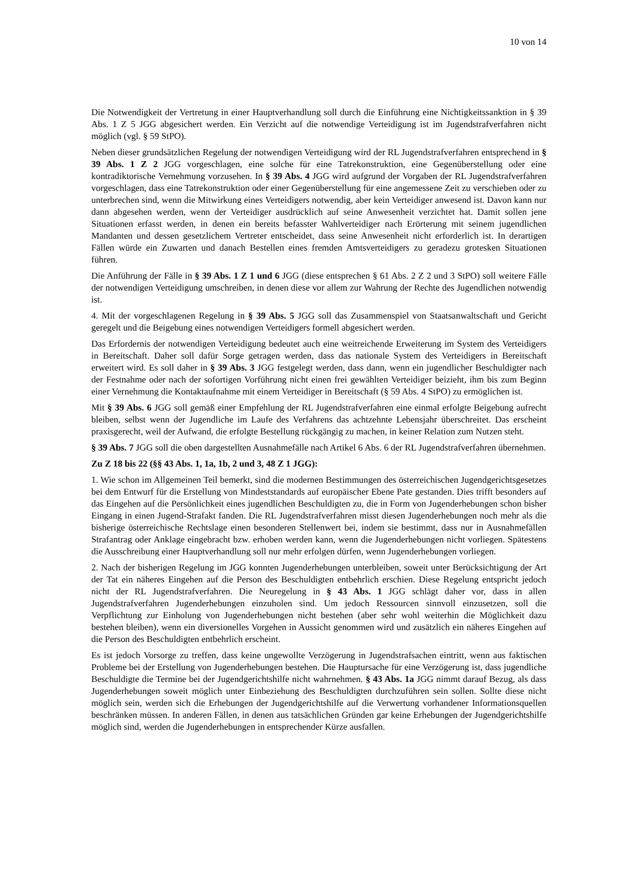10 von 14
Die Notwendigkeit der Vertretung in einer Hauptverhandlung soll durch die Einführung eine Nichtigkeitssanktion in § 39 Abs. 1 Z 5 JGG abgesichert werden. Ein Verzicht auf die notwendige Verteidigung ist im Jugendstrafverfahren nicht möglich (vgl. § 59 StPO).
Neben dieser grundsätzlichen Regelung der notwendigen Verteidigung wird der RL Jugendstrafverfahren entsprechend in § 39 Abs. 1 Z 2 JGG vorgeschlagen, eine solche für eine Tatrekonstruktion, eine Gegenüberstellung oder eine kontradiktorische Vernehmung vorzusehen. In § 39 Abs. 4 JGG wird aufgrund der Vorgaben der RL Jugendstrafverfahren vorgeschlagen, dass eine Tatrekonstruktion oder einer Gegenüberstellung für eine angemessene Zeit zu verschieben oder zu unterbrechen sind, wenn die Mitwirkung eines Verteidigers notwendig, aber kein Verteidiger anwesend ist. Davon kann nur dann abgesehen werden, wenn der Verteidiger ausdrücklich auf seine Anwesenheit verzichtet hat. Damit sollen jene Situationen erfasst werden, in denen ein bereits befasster Wahlverteidiger nach Erörterung mit seinem jugendlichen Mandanten und dessen gesetzlichem Vertreter entscheidet, dass seine Anwesenheit nicht erforderlich ist. In derartigen Fällen würde ein Zuwarten und danach Bestellen eines fremden Amtsverteidigers zu geradezu grotesken Situationen führen.
Die Anführung der Fälle in § 39 Abs. 1 Z 1 und 6 JGG (diese entsprechen § 61 Abs. 2 Z 2 und 3 StPO) soll weitere Fälle der notwendigen Verteidigung umschreiben, in denen diese vor allem zur Wahrung der Rechte des Jugendlichen notwendig ist.
4. Mit der vorgeschlagenen Regelung in § 39 Abs. 5 JGG soll das Zusammenspiel von Staatsanwaltschaft und Gericht geregelt und die Beigebung eines notwendigen Verteidigers formell abgesichert werden.
Das Erfordernis der notwendigen Verteidigung bedeutet auch eine weitreichende Erweiterung im System des Verteidigers in Bereitschaft. Daher soll dafür Sorge getragen werden, dass das nationale System des Verteidigers in Bereitschaft erweitert wird. Es soll daher in § 39 Abs. 3 JGG festgelegt werden, dass dann, wenn ein jugendlicher Beschuldigter nach der Festnahme oder nach der sofortigen Vorführung nicht einen frei gewählten Verteidiger beizieht, ihm bis zum Beginn einer Vernehmung die Kontaktaufnahme mit einem Verteidiger in Bereitschaft (§ 59 Abs. 4 StPO) zu ermöglichen ist.
Mit § 39 Abs. 6 JGG soll gemäß einer Empfehlung der RL Jugendstrafverfahren eine einmal erfolgte Beigebung aufrecht bleiben, selbst wenn der Jugendliche im Laufe des Verfahrens das achtzehnte Lebensjahr überschreitet. Das erscheint praxisgerecht, weil der Aufwand, die erfolgte Bestellung rückgängig zu machen, in keiner Relation zum Nutzen steht.
§ 39 Abs. 7 JGG soll die oben dargestellten Ausnahmefälle nach Artikel 6 Abs. 6 der RL Jugendstrafverfahren übernehmen.
Zu Z 18 bis 22 (§§ 43 Abs. 1, 1a, 1b, 2 und 3, 48 Z 1 JGG):
1. Wie schon im Allgemeinen Teil bemerkt, sind die modernen Bestimmungen des österreichischen Jugendgerichtsgesetzes bei dem Entwurf für die Erstellung von Mindeststandards auf europäischer Ebene Pate gestanden. Dies trifft besonders auf das Eingehen auf die Persönlichkeit eines jugendlichen Beschuldigten zu, die in Form von Jugenderhebungen schon bisher Eingang in einen Jugend-Strafakt fanden. Die RL Jugendstrafverfahren misst diesen Jugenderhebungen noch mehr als die bisherige österreichische Rechtslage einen besonderen Stellenwert bei, indem sie bestimmt, dass nur in Ausnahmefällen Strafantrag oder Anklage eingebracht bzw. erhoben werden kann, wenn die Jugenderhebungen nicht vorliegen. Spätestens die Ausschreibung einer Hauptverhandlung soll nur mehr erfolgen dürfen, wenn Jugenderhebungen vorliegen.
2. Nach der bisherigen Regelung im JGG konnten Jugenderhebungen unterbleiben, soweit unter Berücksichtigung der Art der Tat ein näheres Eingehen auf die Person des Beschuldigten entbehrlich erschien. Diese Regelung entspricht jedoch nicht der RL Jugendstrafverfahren. Die Neuregelung in § 43 Abs. 1 JGG schlägt daher vor, dass in allen Jugendstrafverfahren Jugenderhebungen einzuholen sind. Um jedoch Ressourcen sinnvoll einzusetzen, soll die Verpflichtung zur Einholung von Jugenderhebungen nicht bestehen (aber sehr wohl weiterhin die Möglichkeit dazu bestehen bleiben), wenn ein diversionelles Vorgehen in Aussicht genommen wird und zusätzlich ein näheres Eingehen auf die Person des Beschuldigten entbehrlich erscheint.
Es ist jedoch Vorsorge zu treffen, dass keine ungewollte Verzögerung in Jugendstrafsachen eintritt, wenn aus faktischen Probleme bei der Erstellung von Jugenderhebungen bestehen. Die Hauptursache für eine Verzögerung ist, dass jugendliche Beschuldigte die Termine bei der Jugendgerichtshilfe nicht wahrnehmen. § 43 Abs. 1a JGG nimmt darauf Bezug, als dass Jugenderhebungen soweit möglich unter Einbeziehung des Beschuldigten durchzuführen sein sollen. Sollte diese nicht möglich sein, werden sich die Erhebungen der Jugendgerichtshilfe auf die Verwertung vorhandener Informationsquellen beschränken müssen. In anderen Fällen, in denen aus tatsächlichen Gründen gar keine Erhebungen der Jugendgerichtshilfe möglich sind, werden die Jugenderhebungen in entsprechender Kürze ausfallen.